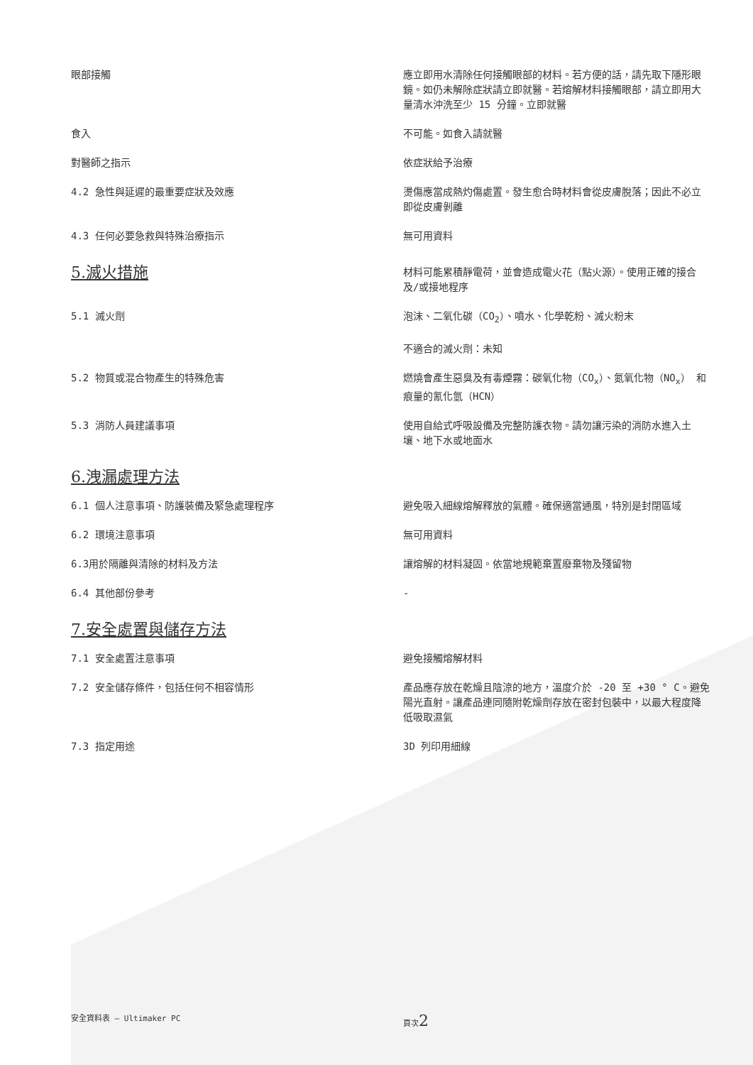眼部接觸 應立即用水清除任何接觸眼部的材料。若方便的話，請先取下隱形眼鏡。如仍未解除症狀請立即就醫。若熔解材料接觸眼部，請立即用大量清水沖洗至少 15 分鐘。立即就醫
食入 不可能。如食入請就醫
對醫師之指示 依症狀給予治療
4.2 急性與延遲的最重要症狀及效應 燙傷應當成熱灼傷處置。發生愈合時材料會從皮膚脫落；因此不必立即從皮膚剝離
4.3 任何必要急救與特殊治療指示 無可用資料
5.滅火措施
材料可能累積靜電荷，並會造成電火花（點火源）。使用正確的接合及/或接地程序
5.1 滅火劑 泡沫、二氧化碳（CO<sub>2</sub>）、噴水、化學乾粉、滅火粉末
不適合的滅火劑：未知
5.2 物質或混合物產生的特殊危害 燃燒會產生惡臭及有毒煙霧：碳氧化物（CO<sub>x</sub>）、氮氧化物（NO<sub>x</sub>） 和痕量的氰化氫（HCN）
5.3 消防人員建議事項 使用自給式呼吸設備及完整防護衣物。請勿讓污染的消防水進入土壤、地下水或地面水
6.洩漏處理方法
6.1 個人注意事項、防護裝備及緊急處理程序 避免吸入細線熔解釋放的氣體。確保適當通風，特別是封閉區域
6.2 環境注意事項 無可用資料
6.3用於隔離與清除的材料及方法 讓熔解的材料凝固。依當地規範棄置廢棄物及殘留物
6.4 其他部份參考 -
7.安全處置與儲存方法
7.1 安全處置注意事項 避免接觸熔解材料
7.2 安全儲存條件，包括任何不相容情形 產品應存放在乾燥且陰涼的地方，溫度介於 -20 至 +30 ° C。避免陽光直射。讓產品連同隨附乾燥劑存放在密封包裝中，以最大程度降低吸取濕氣
7.3 指定用途 3D 列印用細線
安全資料表 — Ultimaker PC 頁次2